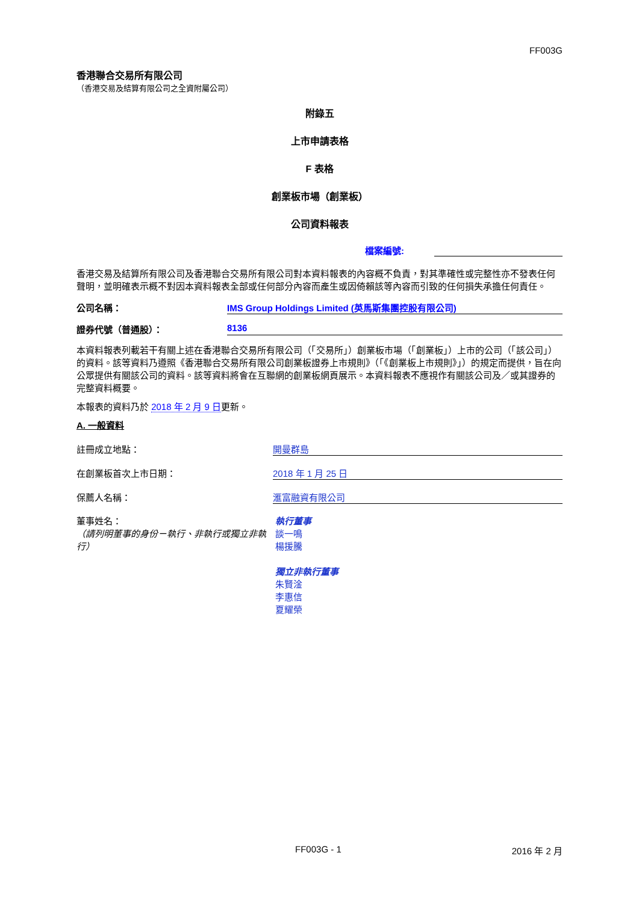FF003G
香港聯合交易所有限公司
（香港交易及結算有限公司之全資附屬公司）
附錄五
上市申請表格
F 表格
創業板市場（創業板）
公司資料報表
檔案編號:
香港交易及結算所有限公司及香港聯合交易所有限公司對本資料報表的內容概不負責，對其準確性或完整性亦不發表任何聲明，並明確表示概不對因本資料報表全部或任何部分內容而產生或因倚賴該等內容而引致的任何損失承擔任何責任。
公司名稱： IMS Group Holdings Limited (英馬斯集團控股有限公司)
證券代號（普通股）： 8136
本資料報表列載若干有關上述在香港聯合交易所有限公司（「交易所」）創業板市場（「創業板」）上市的公司（「該公司」）的資料。該等資料乃遵照《香港聯合交易所有限公司創業板證券上市規則》（「《創業板上市規則》」）的規定而提供，旨在向公眾提供有關該公司的資料。該等資料將會在互聯網的創業板網頁展示。本資料報表不應視作有關該公司及／或其證券的完整資料概要。
本報表的資料乃於 2018 年 2 月 9 日更新。
A. 一般資料
註冊成立地點： 開曼群島
在創業板首次上市日期： 2018 年 1 月 25 日
保薦人名稱： 滙富融資有限公司
董事姓名：
（請列明董事的身份－執行、非執行或獨立非執行）
執行董事
談一鳴
楊援騰
獨立非執行董事
朱賢淦
李惠信
夏耀榮
FF003G - 1 2016 年 2 月